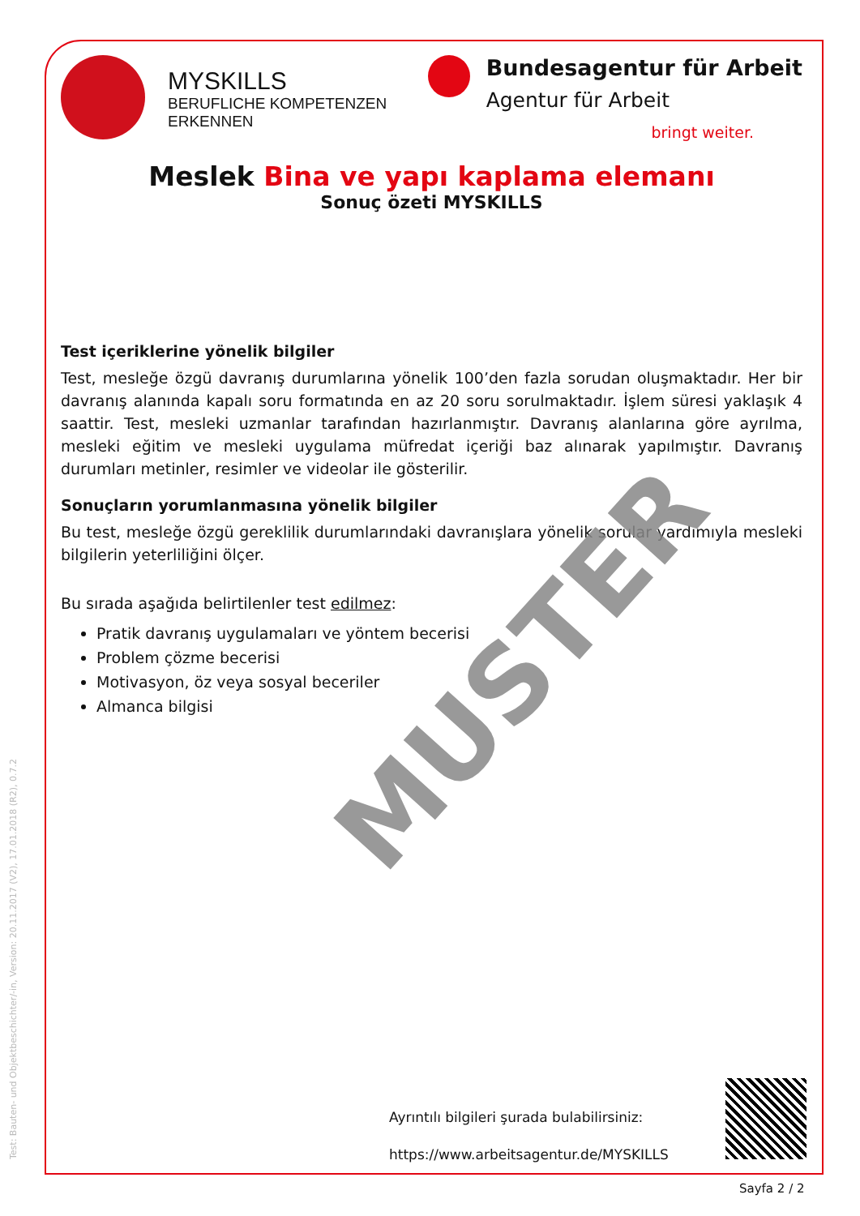MYSKILLS
BERUFLICHE KOMPETENZEN
ERKENNEN
Bundesagentur für Arbeit
Agentur für Arbeit
bringt weiter.
Meslek Bina ve yapı kaplama elemanı
Sonuç özeti MYSKILLS
Test içeriklerine yönelik bilgiler
Test, mesleğe özgü davranış durumlarına yönelik 100’den fazla sorudan oluşmaktadır. Her bir davranış alanında kapalı soru formatında en az 20 soru sorulmaktadır. İşlem süresi yaklaşık 4 saattir. Test, mesleki uzmanlar tarafından hazırlanmıştır. Davranış alanlarına göre ayrılma, mesleki eğitim ve mesleki uygulama müfredat içeriği baz alınarak yapılmıştır. Davranış durumları metinler, resimler ve videolar ile gösterilir.
Sonuçların yorumlanmasına yönelik bilgiler
Bu test, mesleğe özgü gereklilik durumlarındaki davranışlara yönelik sorular yardımıyla mesleki bilgilerin yeterliliğini ölçer.
Bu sırada aşağıda belirtilenler test edilmez:
Pratik davranış uygulamaları ve yöntem becerisi
Problem çözme becerisi
Motivasyon, öz veya sosyal beceriler
Almanca bilgisi
MUSTER
Ayrıntılı bilgileri şurada bulabilirsiniz:
https://www.arbeitsagentur.de/MYSKILLS
Sayfa 2 / 2
Test: Bauten- und Objektbeschichter/-in, Version: 20.11.2017 (V2), 17.01.2018 (R2), 0.7.2